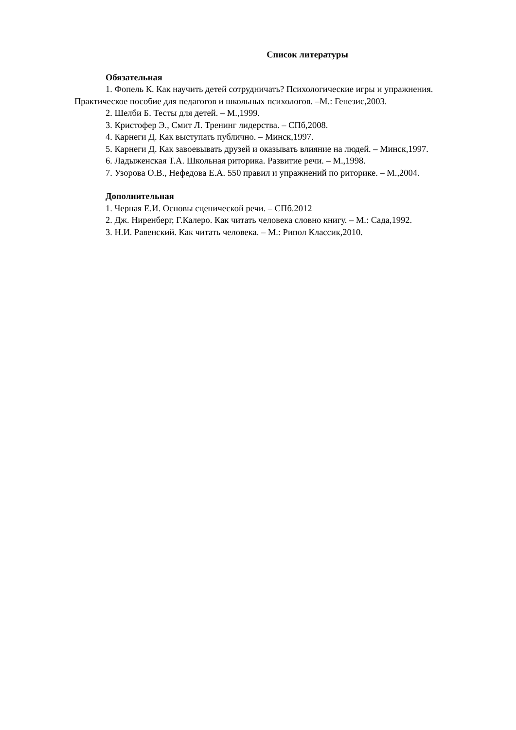Список литературы
Обязательная
1. Фопель К. Как научить детей сотрудничать? Психологические игры и упражнения. Практическое пособие для педагогов и школьных психологов. –М.: Генезис,2003.
2. Шелби Б. Тесты для детей. – М.,1999.
3. Кристофер Э., Смит Л. Тренинг лидерства. – СПб,2008.
4. Карнеги Д. Как выступать публично. – Минск,1997.
5. Карнеги Д. Как завоевывать друзей и оказывать влияние на людей. – Минск,1997.
6. Ладыженская Т.А. Школьная риторика. Развитие речи. – М.,1998.
7. Узорова О.В., Нефедова Е.А. 550 правил и упражнений по риторике. – М.,2004.
Дополнительная
1. Черная Е.И. Основы сценической речи. – СПб.2012
2. Дж. Ниренберг, Г.Калеро. Как читать человека словно книгу. – М.: Сада,1992.
3. Н.И. Равенский. Как читать человека. – М.: Рипол Классик,2010.